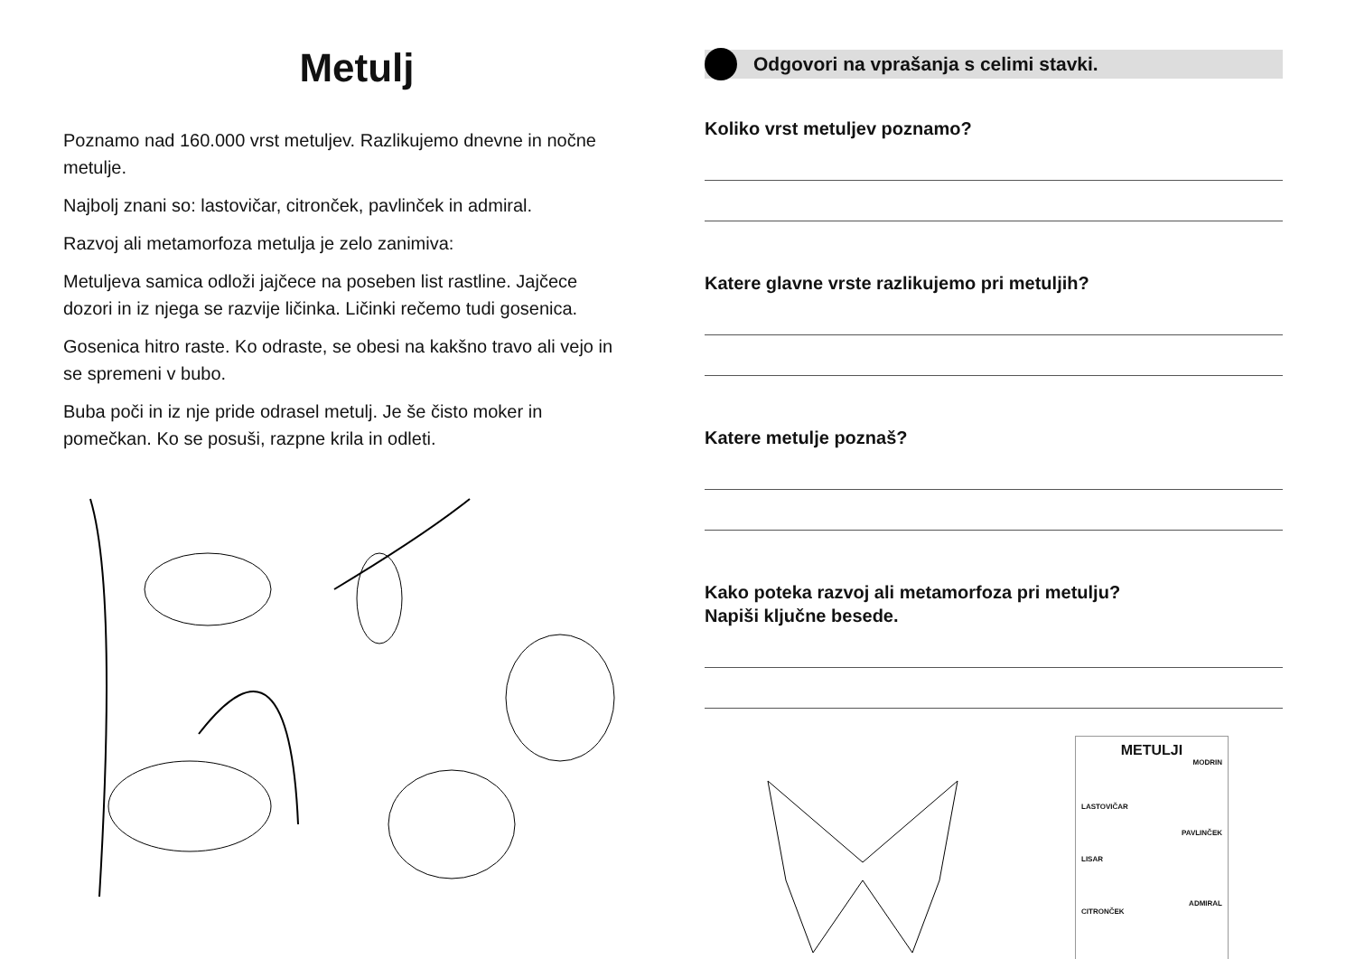Metulj
Poznamo nad 160.000 vrst metuljev. Razlikujemo dnevne in nočne metulje.
Najbolj znani so: lastovičar, citronček, pavlinček in admiral.
Razvoj ali metamorfoza metulja je zelo zanimiva:
Metuljeva samica odloži jajčece na poseben list rastline. Jajčece dozori in iz njega se razvije ličinka. Ličinki rečemo tudi gosenica.
Gosenica hitro raste. Ko odraste, se obesi na kakšno travo ali vejo in se spremeni v bubo.
Buba poči in iz nje pride odrasel metulj. Je še čisto moker in pomečkan. Ko se posuši, razpne krila in odleti.
Odgovori na vprašanja s celimi stavki.
Koliko vrst metuljev poznamo?
Katere glavne vrste razlikujemo pri metuljih?
Katere metulje poznaš?
Kako poteka razvoj ali metamorfoza pri metulju?
Napiši ključne besede.
METULJI
MODRIN
LASTOVIČAR
PAVLINČEK
LISAR
ADMIRAL
CITRONČEK